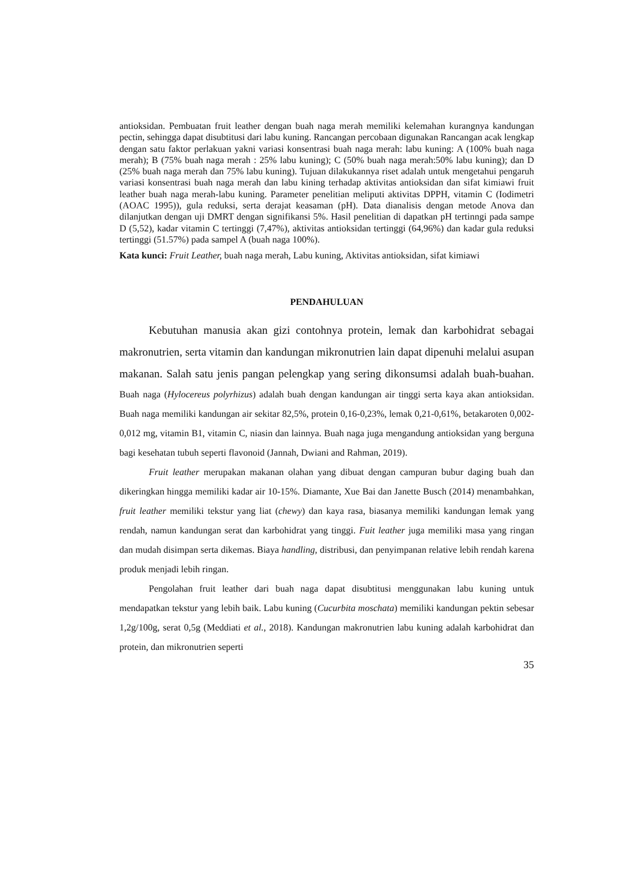antioksidan. Pembuatan fruit leather dengan buah naga merah memiliki kelemahan kurangnya kandungan pectin, sehingga dapat disubtitusi dari labu kuning. Rancangan percobaan digunakan Rancangan acak lengkap dengan satu faktor perlakuan yakni variasi konsentrasi buah naga merah: labu kuning: A (100% buah naga merah); B (75% buah naga merah : 25% labu kuning); C (50% buah naga merah:50% labu kuning); dan D (25% buah naga merah dan 75% labu kuning). Tujuan dilakukannya riset adalah untuk mengetahui pengaruh variasi konsentrasi buah naga merah dan labu kining terhadap aktivitas antioksidan dan sifat kimiawi fruit leather buah naga merah-labu kuning. Parameter penelitian meliputi aktivitas DPPH, vitamin C (Iodimetri (AOAC 1995)), gula reduksi, serta derajat keasaman (pH). Data dianalisis dengan metode Anova dan dilanjutkan dengan uji DMRT dengan signifikansi 5%. Hasil penelitian di dapatkan pH tertinngi pada sampe D (5,52), kadar vitamin C tertinggi (7,47%), aktivitas antioksidan tertinggi (64,96%) dan kadar gula reduksi tertinggi (51.57%) pada sampel A (buah naga 100%).
Kata kunci: Fruit Leather, buah naga merah, Labu kuning, Aktivitas antioksidan, sifat kimiawi
PENDAHULUAN
Kebutuhan manusia akan gizi contohnya protein, lemak dan karbohidrat sebagai makronutrien, serta vitamin dan kandungan mikronutrien lain dapat dipenuhi melalui asupan makanan. Salah satu jenis pangan pelengkap yang sering dikonsumsi adalah buah-buahan. Buah naga (Hylocereus polyrhizus) adalah buah dengan kandungan air tinggi serta kaya akan antioksidan. Buah naga memiliki kandungan air sekitar 82,5%, protein 0,16-0,23%, lemak 0,21-0,61%, betakaroten 0,002-0,012 mg, vitamin B1, vitamin C, niasin dan lainnya. Buah naga juga mengandung antioksidan yang berguna bagi kesehatan tubuh seperti flavonoid (Jannah, Dwiani and Rahman, 2019).
Fruit leather merupakan makanan olahan yang dibuat dengan campuran bubur daging buah dan dikeringkan hingga memiliki kadar air 10-15%. Diamante, Xue Bai dan Janette Busch (2014) menambahkan, fruit leather memiliki tekstur yang liat (chewy) dan kaya rasa, biasanya memiliki kandungan lemak yang rendah, namun kandungan serat dan karbohidrat yang tinggi. Fuit leather juga memiliki masa yang ringan dan mudah disimpan serta dikemas. Biaya handling, distribusi, dan penyimpanan relative lebih rendah karena produk menjadi lebih ringan.
Pengolahan fruit leather dari buah naga dapat disubtitusi menggunakan labu kuning untuk mendapatkan tekstur yang lebih baik. Labu kuning (Cucurbita moschata) memiliki kandungan pektin sebesar 1,2g/100g, serat 0,5g (Meddiati et al., 2018). Kandungan makronutrien labu kuning adalah karbohidrat dan protein, dan mikronutrien seperti
35